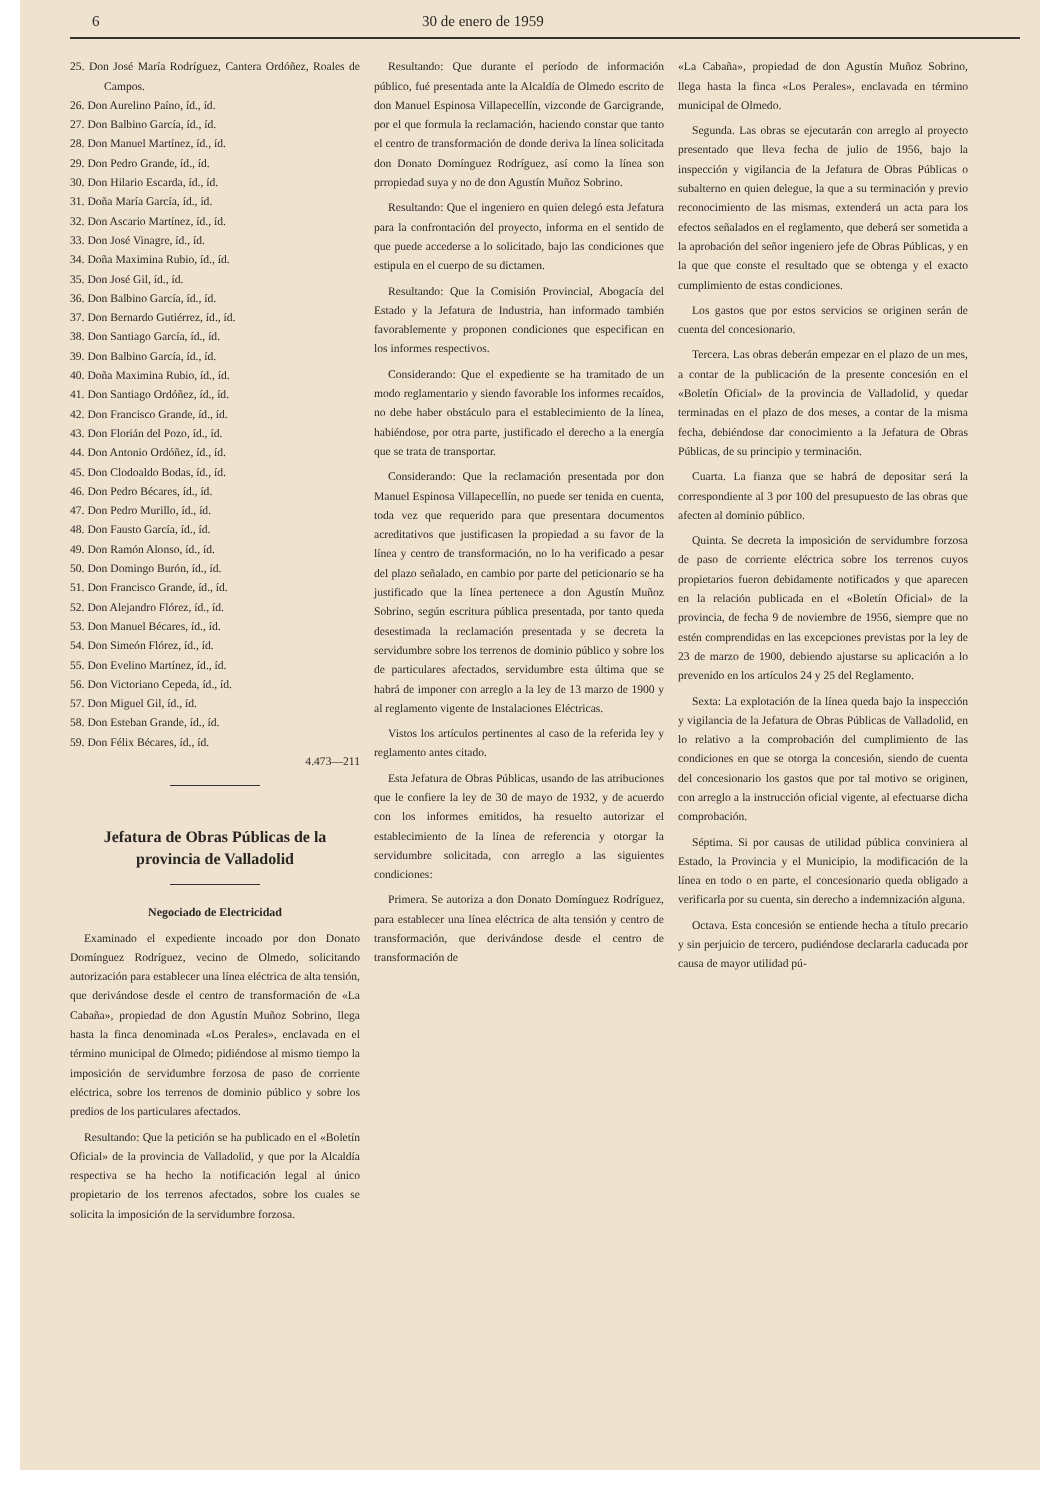6 30 de enero de 1959
25. Don José María Rodríguez, Cantera Ordóñez, Roales de Campos.
26. Don Aurelino Paíno, íd., íd.
27. Don Balbino García, íd., íd.
28. Don Manuel Martínez, íd., íd.
29. Don Pedro Grande, íd., íd.
30. Don Hilario Escarda, íd., íd.
31. Doña María García, íd., íd.
32. Don Ascario Martínez, íd., íd.
33. Don José Vinagre, íd., íd.
34. Doña Maximina Rubio, íd., íd.
35. Don José Gil, íd., íd.
36. Don Balbino García, íd., íd.
37. Don Bernardo Gutiérrez, íd., íd.
38. Don Santiago García, íd., íd.
39. Don Balbino García, íd., íd.
40. Doña Maximina Rubio, íd., íd.
41. Don Santiago Ordóñez, íd., íd.
42. Don Francisco Grande, íd., íd.
43. Don Florián del Pozo, íd., íd.
44. Don Antonio Ordóñez, íd., íd.
45. Don Clodoaldo Bodas, íd., íd.
46. Don Pedro Bécares, íd., íd.
47. Don Pedro Murillo, íd., íd.
48. Don Fausto García, íd., íd.
49. Don Ramón Alonso, íd., íd.
50. Don Domingo Burón, íd., íd.
51. Don Francisco Grande, íd., íd.
52. Don Alejandro Flórez, íd., íd.
53. Don Manuel Bécares, íd., íd.
54. Don Simeón Flórez, íd., íd.
55. Don Evelino Martínez, íd., íd.
56. Don Victoriano Cepeda, íd., íd.
57. Don Miguel Gil, íd., íd.
58. Don Esteban Grande, íd., íd.
59. Don Félix Bécares, íd., íd.
4.473—211
Jefatura de Obras Públicas de la provincia de Valladolid
Negociado de Electricidad
Examinado el expediente incoado por don Donato Domínguez Rodríguez, vecino de Olmedo, solicitando autorización para establecer una línea eléctrica de alta tensión, que derivándose desde el centro de transformación de «La Cabaña», propiedad de don Agustín Muñoz Sobrino, llega hasta la finca denominada «Los Perales», enclavada en el término municipal de Olmedo; pidiéndose al mismo tiempo la imposición de servidumbre forzosa de paso de corriente eléctrica, sobre los terrenos de dominio público y sobre los predios de los particulares afectados.
Resultando: Que la petición se ha publicado en el «Boletín Oficial» de la provincia de Valladolid, y que por la Alcaldía respectiva se ha hecho la notificación legal al único propietario de los terrenos afectados, sobre los cuales se solicita la imposición de la servidumbre forzosa.
Resultando: Que durante el período de información público, fué presentada ante la Alcaldía de Olmedo escrito de don Manuel Espinosa Villapecellín, vizconde de Garcigrande, por el que formula la reclamación, haciendo constar que tanto el centro de transformación de donde deriva la línea solicitada don Donato Domínguez Rodríguez, así como la línea son prropiedad suya y no de don Agustín Muñoz Sobrino.
Resultando: Que el ingeniero en quien delegó esta Jefatura para la confrontación del proyecto, informa en el sentido de que puede accederse a lo solicitado, bajo las condiciones que estipula en el cuerpo de su dictamen.
Resultando: Que la Comisión Provincial, Abogacía del Estado y la Jefatura de Industria, han informado también favorablemente y proponen condiciones que especifican en los informes respectivos.
Considerando: Que el expediente se ha tramitado de un modo reglamentario y siendo favorable los informes recaídos, no debe haber obstáculo para el establecimiento de la línea, habiéndose, por otra parte, justificado el derecho a la energía que se trata de transportar.
Considerando: Que la reclamación presentada por don Manuel Espinosa Villapecellín, no puede ser tenida en cuenta, toda vez que requerido para que presentara documentos acreditativos que justificasen la propiedad a su favor de la línea y centro de transformación, no lo ha verificado a pesar del plazo señalado, en cambio por parte del peticionario se ha justificado que la línea pertenece a don Agustín Muñoz Sobrino, según escritura pública presentada, por tanto queda desestimada la reclamación presentada y se decreta la servidumbre sobre los terrenos de dominio público y sobre los de particulares afectados, servidumbre esta última que se habrá de imponer con arreglo a la ley de 13 marzo de 1900 y al reglamento vigente de Instalaciones Eléctricas.
Vistos los artículos pertinentes al caso de la referida ley y reglamento antes citado.
Esta Jefatura de Obras Públicas, usando de las atribuciones que le confiere la ley de 30 de mayo de 1932, y de acuerdo con los informes emitidos, ha resuelto autorizar el establecimiento de la línea de referencia y otorgar la servidumbre solicitada, con arreglo a las siguientes condiciones:
Primera. Se autoriza a don Donato Domínguez Rodríguez, para establecer una línea eléctrica de alta tensión y centro de transformación, que derivándose desde el centro de transformación de
«La Cabaña», propiedad de don Agustín Muñoz Sobrino, llega hasta la finca «Los Perales», enclavada en término municipal de Olmedo.
Segunda. Las obras se ejecutarán con arreglo al proyecto presentado que lleva fecha de julio de 1956, bajo la inspección y vigilancia de la Jefatura de Obras Públicas o subalterno en quien delegue, la que a su terminación y previo reconocimiento de las mismas, extenderá un acta para los efectos señalados en el reglamento, que deberá ser sometida a la aprobación del señor ingeniero jefe de Obras Públicas, y en la que que conste el resultado que se obtenga y el exacto cumplimiento de estas condiciones.
Los gastos que por estos servicios se originen serán de cuenta del concesionario.
Tercera. Las obras deberán empezar en el plazo de un mes, a contar de la publicación de la presente concesión en el «Boletín Oficial» de la provincia de Valladolid, y quedar terminadas en el plazo de dos meses, a contar de la misma fecha, debiéndose dar conocimiento a la Jefatura de Obras Públicas, de su principio y terminación.
Cuarta. La fianza que se habrá de depositar será la correspondiente al 3 por 100 del presupuesto de las obras que afecten al dominio público.
Quinta. Se decreta la imposición de servidumbre forzosa de paso de corriente eléctrica sobre los terrenos cuyos propietarios fueron debidamente notificados y que aparecen en la relación publicada en el «Boletín Oficial» de la provincia, de fecha 9 de noviembre de 1956, siempre que no estén comprendidas en las excepciones previstas por la ley de 23 de marzo de 1900, debiendo ajustarse su aplicación a lo prevenido en los artículos 24 y 25 del Reglamento.
Sexta: La explotación de la línea queda bajo la inspección y vigilancia de la Jefatura de Obras Públicas de Valladolid, en lo relativo a la comprobación del cumplimiento de las condiciones en que se otorga la concesión, siendo de cuenta del concesionario los gastos que por tal motivo se originen, con arreglo a la instrucción oficial vigente, al efectuarse dicha comprobación.
Séptima. Si por causas de utilidad pública conviniera al Estado, la Provincia y el Municipio, la modificación de la línea en todo o en parte, el concesionario queda obligado a verificarla por su cuenta, sin derecho a indemnización alguna.
Octava. Esta concesión se entiende hecha a título precario y sin perjuicio de tercero, pudiéndose declararla caducada por causa de mayor utilidad pú-